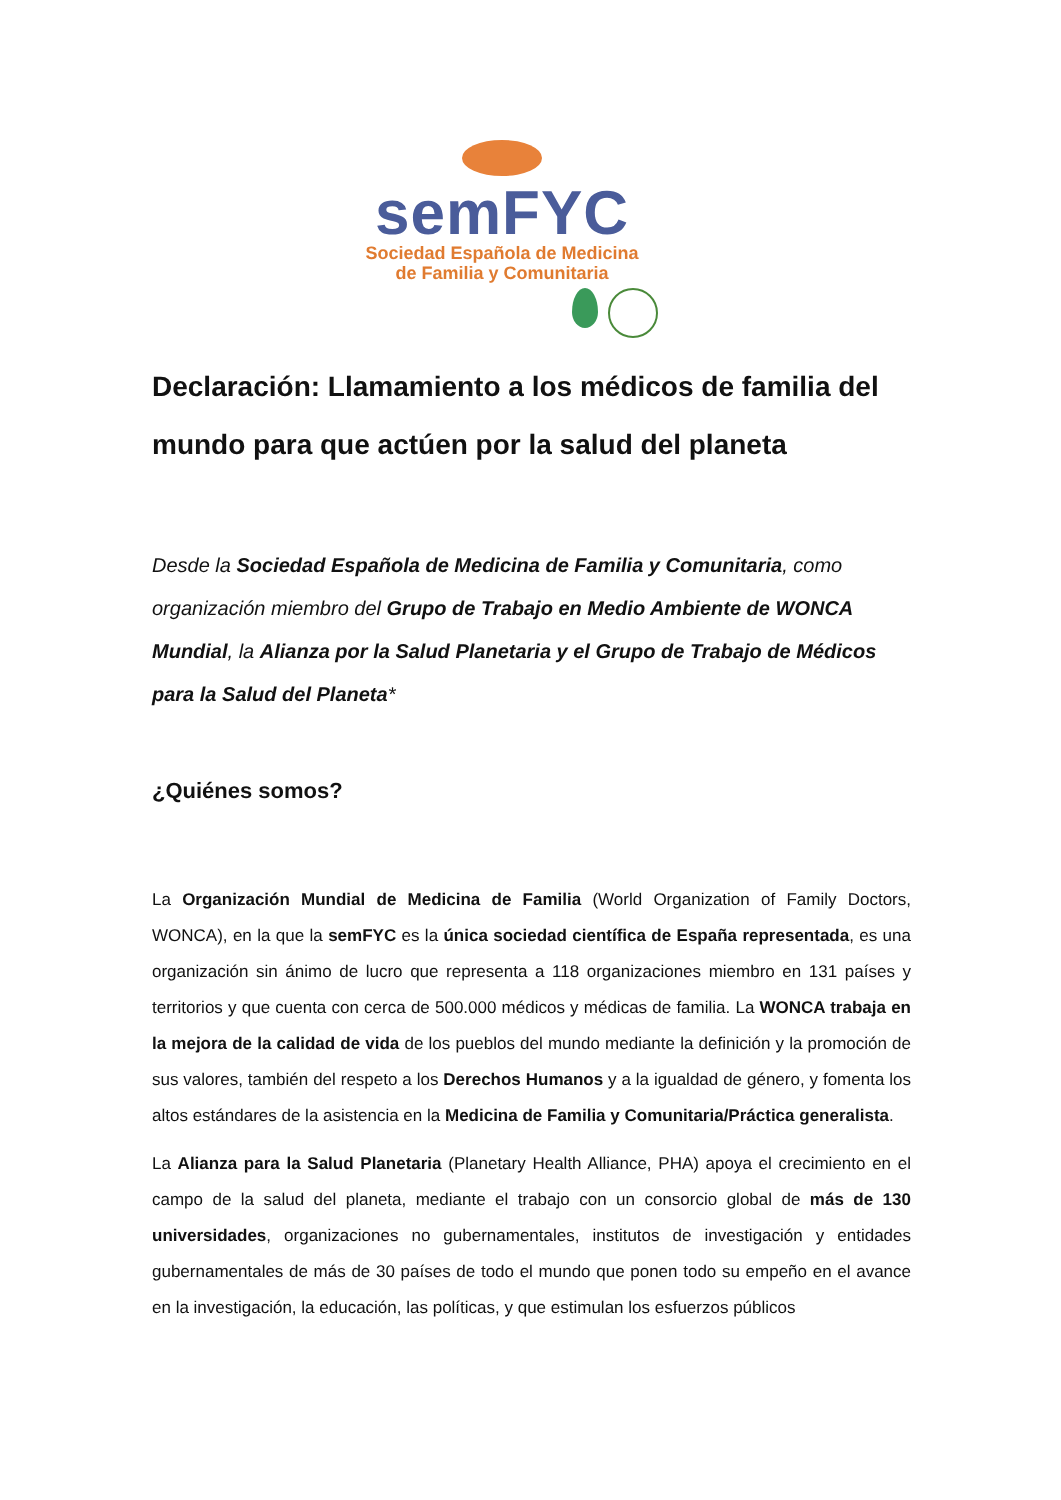semFYC
Sociedad Española de Medicina
de Familia y Comunitaria
Declaración: Llamamiento a los médicos de familia del mundo para que actúen por la salud del planeta
Desde la Sociedad Española de Medicina de Familia y Comunitaria, como organización miembro del Grupo de Trabajo en Medio Ambiente de WONCA Mundial, la Alianza por la Salud Planetaria y el Grupo de Trabajo de Médicos para la Salud del Planeta*
¿Quiénes somos?
La Organización Mundial de Medicina de Familia (World Organization of Family Doctors, WONCA), en la que la semFYC es la única sociedad científica de España representada, es una organización sin ánimo de lucro que representa a 118 organizaciones miembro en 131 países y territorios y que cuenta con cerca de 500.000 médicos y médicas de familia. La WONCA trabaja en la mejora de la calidad de vida de los pueblos del mundo mediante la definición y la promoción de sus valores, también del respeto a los Derechos Humanos y a la igualdad de género, y fomenta los altos estándares de la asistencia en la Medicina de Familia y Comunitaria/Práctica generalista.
La Alianza para la Salud Planetaria (Planetary Health Alliance, PHA) apoya el crecimiento en el campo de la salud del planeta, mediante el trabajo con un consorcio global de más de 130 universidades, organizaciones no gubernamentales, institutos de investigación y entidades gubernamentales de más de 30 países de todo el mundo que ponen todo su empeño en el avance en la investigación, la educación, las políticas, y que estimulan los esfuerzos públicos